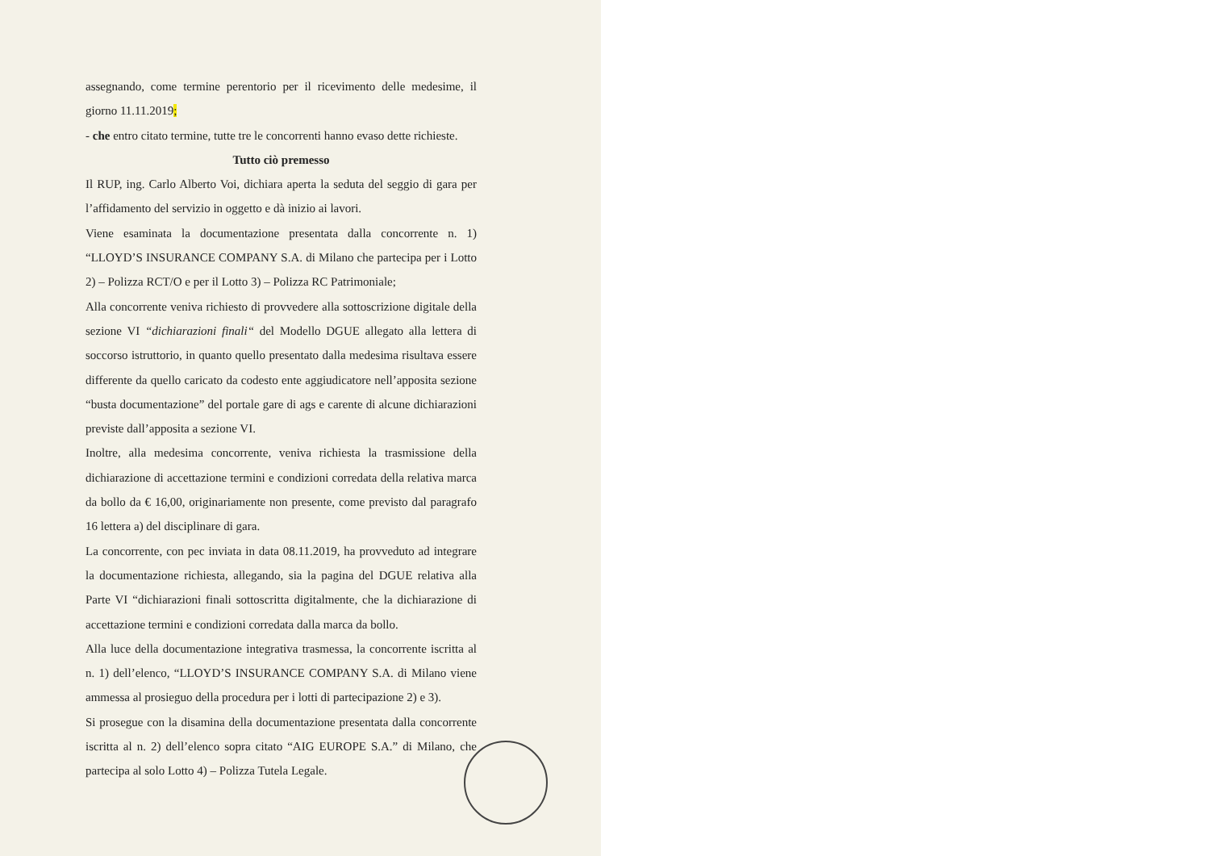assegnando, come termine perentorio per il ricevimento delle medesime, il giorno 11.11.2019;
- che entro citato termine, tutte tre le concorrenti hanno evaso dette richieste.
Tutto ciò premesso
Il RUP, ing. Carlo Alberto Voi, dichiara aperta la seduta del seggio di gara per l’affidamento del servizio in oggetto e dà inizio ai lavori.
Viene esaminata la documentazione presentata dalla concorrente n. 1) “LLOYD’S INSURANCE COMPANY S.A. di Milano che partecipa per i Lotto 2) – Polizza RCT/O e per il Lotto 3) – Polizza RC Patrimoniale;
Alla concorrente veniva richiesto di provvedere alla sottoscrizione digitale della sezione VI “dichiarazioni finali“ del Modello DGUE allegato alla lettera di soccorso istruttorio, in quanto quello presentato dalla medesima risultava essere differente da quello caricato da codesto ente aggiudicatore nell’apposita sezione “busta documentazione” del portale gare di ags e carente di alcune dichiarazioni previste dall’apposita a sezione VI.
Inoltre, alla medesima concorrente, veniva richiesta la trasmissione della dichiarazione di accettazione termini e condizioni corredata della relativa marca da bollo da € 16,00, originariamente non presente, come previsto dal paragrafo 16 lettera a) del disciplinare di gara.
La concorrente, con pec inviata in data 08.11.2019, ha provveduto ad integrare la documentazione richiesta, allegando, sia la pagina del DGUE relativa alla Parte VI “dichiarazioni finali sottoscritta digitalmente, che la dichiarazione di accettazione termini e condizioni corredata dalla marca da bollo.
Alla luce della documentazione integrativa trasmessa, la concorrente iscritta al n. 1) dell’elenco, “LLOYD’S INSURANCE COMPANY S.A. di Milano viene ammessa al prosieguo della procedura per i lotti di partecipazione 2) e 3).
Si prosegue con la disamina della documentazione presentata dalla concorrente iscritta al n. 2) dell’elenco sopra citato “AIG EUROPE S.A.” di Milano, che partecipa al solo Lotto 4) – Polizza Tutela Legale.